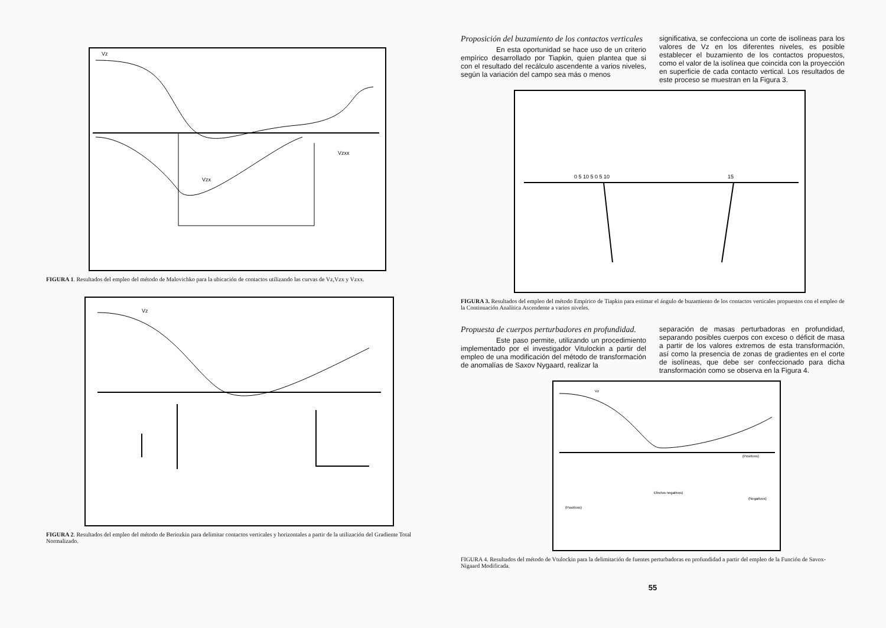Vz
Vzx
Vzxx
FIGURA 1. Resultados del empleo del método de Malovichko para la ubicación de contactos utilizando las curvas de Vz,Vzx y Vzxx.
Vz
FIGURA 2. Resultados del empleo del método de Beriozkin para delimitar contactos verticales y horizontales a partir de la utilización del Gradiente Total Normalizado.
Proposición del buzamiento de los contactos verticales
En esta oportunidad se hace uso de un criterio empírico desarrollado por Tiapkin, quien plantea que si con el resultado del recálculo ascendente a varios niveles, según la variación del campo sea más o menos
significativa, se confecciona un corte de isolíneas para los valores de Vz en los diferentes niveles, es posible establecer el buzamiento de los contactos propuestos, como el valor de la isolínea que coincida con la proyección en superficie de cada contacto vertical. Los resultados de este proceso se muestran en la Figura 3.
0 5 10 5 0 5 10
15
FIGURA 3. Resultados del empleo del método Empírico de Tiapkin para estimar el ángulo de buzamiento de los contactos verticales propuestos con el empleo de la Continuación Analítica Ascendente a varios niveles.
Propuesta de cuerpos perturbadores en profundidad.
Este paso permite, utilizando un procedimiento implementado por el investigador Vitulockin a partir del empleo de una modificación del método de transformación de anomalías de Saxov Nygaard, realizar la
separación de masas perturbadoras en profundidad, separando posibles cuerpos con exceso o déficit de masa a partir de los valores extremos de esta transformación, así como la presencia de zonas de gradientes en el corte de isolíneas, que debe ser confeccionado para dicha transformación como se observa en la Figura 4.
Vz
(Positivos)
Efectos negativos)
(Negativos)
(Positivos)
FIGURA 4. Resultados del método de Vtulockin para la delimitación de fuentes perturbadoras en profundidad a partir del empleo de la Función de Savox-Nigaard Modificada.
55